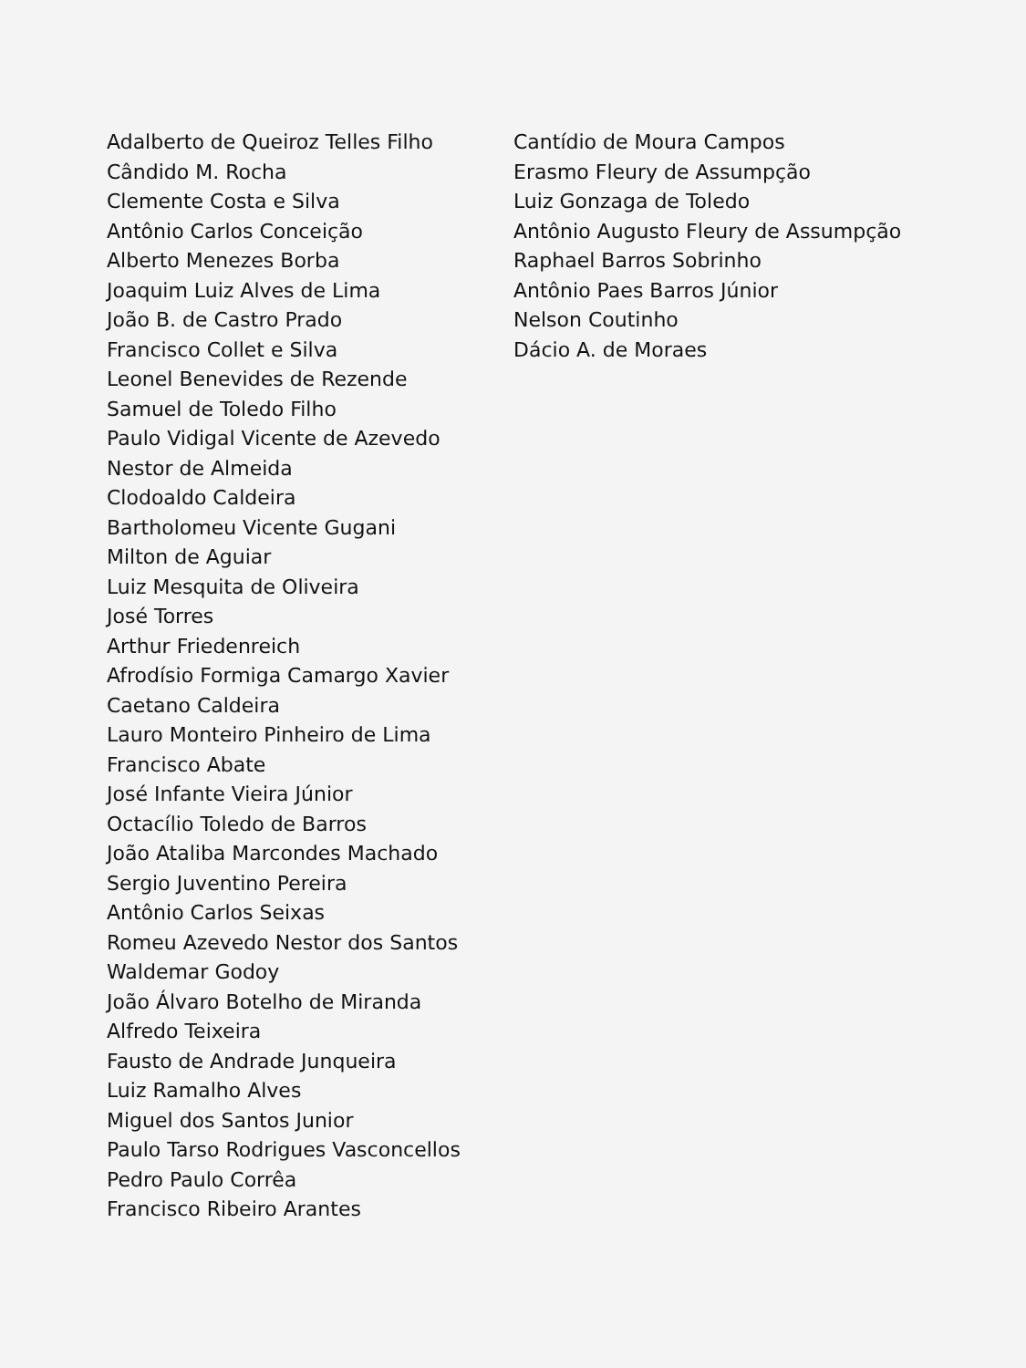Adalberto de Queiroz Telles Filho
Cândido M. Rocha
Clemente Costa e Silva
Antônio Carlos Conceição
Alberto Menezes Borba
Joaquim Luiz Alves de Lima
João B. de Castro Prado
Francisco Collet e Silva
Leonel Benevides de Rezende
Samuel de Toledo Filho
Paulo Vidigal Vicente de Azevedo
Nestor de Almeida
Clodoaldo Caldeira
Bartholomeu Vicente Gugani
Milton de Aguiar
Luiz Mesquita de Oliveira
José Torres
Arthur Friedenreich
Afrodísio Formiga Camargo Xavier
Caetano Caldeira
Lauro Monteiro Pinheiro de Lima
Francisco Abate
José Infante Vieira Júnior
Octacílio Toledo de Barros
João Ataliba Marcondes Machado
Sergio Juventino Pereira
Antônio Carlos Seixas
Romeu Azevedo Nestor dos Santos
Waldemar Godoy
João Álvaro Botelho de Miranda
Alfredo Teixeira
Fausto de Andrade Junqueira
Luiz Ramalho Alves
Miguel dos Santos Junior
Paulo Tarso Rodrigues Vasconcellos
Pedro Paulo Corrêa
Francisco Ribeiro Arantes
Cantídio de Moura Campos
Erasmo Fleury de Assumpção
Luiz Gonzaga de Toledo
Antônio Augusto Fleury de Assumpção
Raphael Barros Sobrinho
Antônio Paes Barros Júnior
Nelson Coutinho
Dácio A. de Moraes